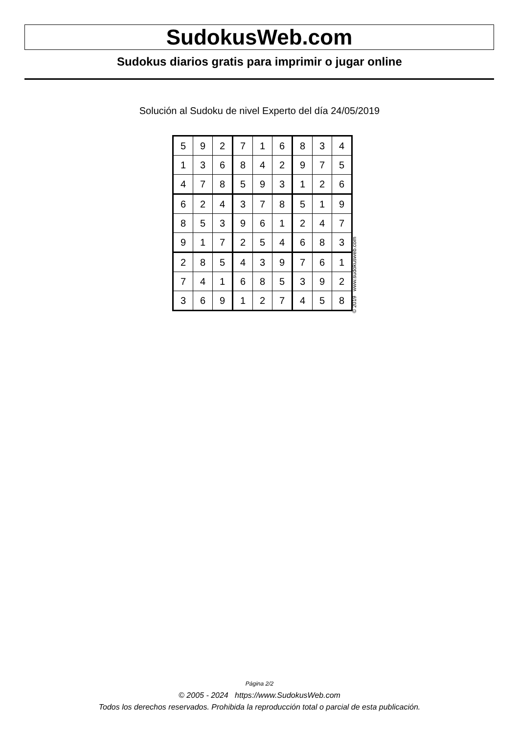SudokusWeb.com
Sudokus diarios gratis para imprimir o jugar online
Solución al Sudoku de nivel Experto del día 24/05/2019
| 5 | 9 | 2 | 7 | 1 | 6 | 8 | 3 | 4 |
| 1 | 3 | 6 | 8 | 4 | 2 | 9 | 7 | 5 |
| 4 | 7 | 8 | 5 | 9 | 3 | 1 | 2 | 6 |
| 6 | 2 | 4 | 3 | 7 | 8 | 5 | 1 | 9 |
| 8 | 5 | 3 | 9 | 6 | 1 | 2 | 4 | 7 |
| 9 | 1 | 7 | 2 | 5 | 4 | 6 | 8 | 3 |
| 2 | 8 | 5 | 4 | 3 | 9 | 7 | 6 | 1 |
| 7 | 4 | 1 | 6 | 8 | 5 | 3 | 9 | 2 |
| 3 | 6 | 9 | 1 | 2 | 7 | 4 | 5 | 8 |
© 2019 www.sudokusweb.com
Página 2/2
© 2005 - 2024 https://www.SudokusWeb.com
Todos los derechos reservados. Prohibida la reproducción total o parcial de esta publicación.